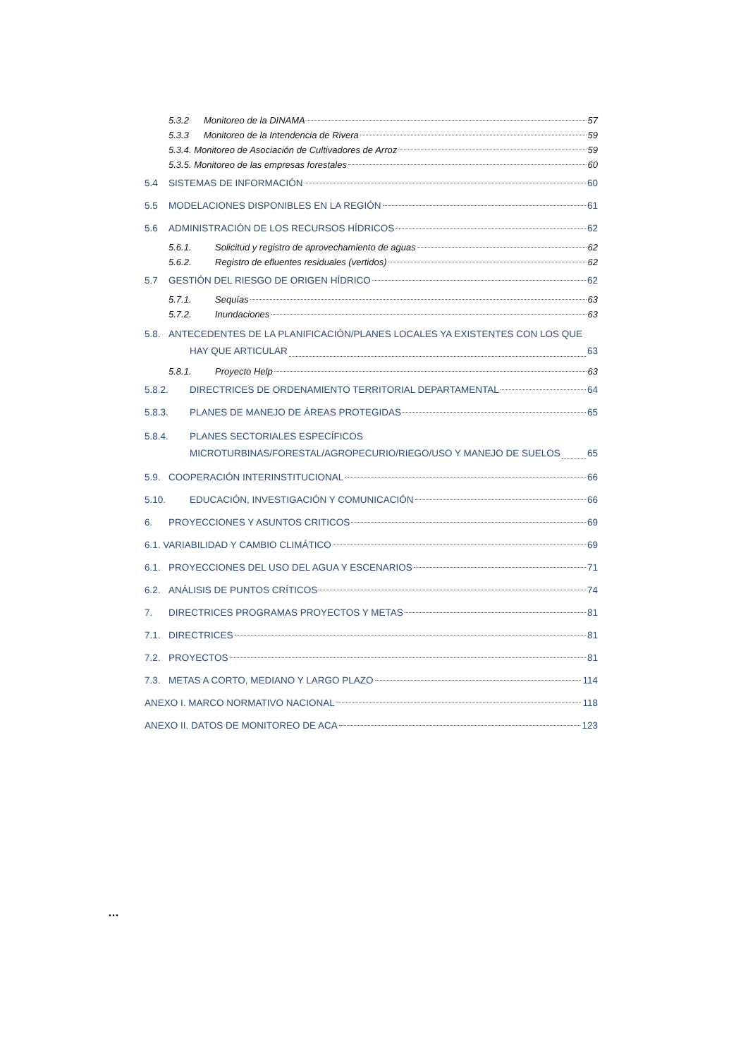5.3.2 Monitoreo de la DINAMA 57
5.3.3 Monitoreo de la Intendencia de Rivera 59
5.3.4. Monitoreo de Asociación de Cultivadores de Arroz 59
5.3.5. Monitoreo de las empresas forestales 60
5.4 SISTEMAS DE INFORMACIÓN 60
5.5 MODELACIONES DISPONIBLES EN LA REGIÓN 61
5.6 ADMINISTRACIÓN DE LOS RECURSOS HÍDRICOS 62
5.6.1. Solicitud y registro de aprovechamiento de aguas 62
5.6.2. Registro de efluentes residuales (vertidos) 62
5.7 GESTIÓN DEL RIESGO DE ORIGEN HÍDRICO 62
5.7.1. Sequías 63
5.7.2. Inundaciones 63
5.8. ANTECEDENTES DE LA PLANIFICACIÓN/PLANES LOCALES YA EXISTENTES CON LOS QUE
HAY QUE ARTICULAR 63
5.8.1. Proyecto Help 63
5.8.2. DIRECTRICES DE ORDENAMIENTO TERRITORIAL DEPARTAMENTAL 64
5.8.3. PLANES DE MANEJO DE ÁREAS PROTEGIDAS 65
5.8.4. PLANES SECTORIALES ESPECÍFICOS
MICROTURBINAS/FORESTAL/AGROPECURIO/RIEGO/USO Y MANEJO DE SUELOS 65
5.9. COOPERACIÓN INTERINSTITUCIONAL 66
5.10. EDUCACIÓN, INVESTIGACIÓN Y COMUNICACIÓN 66
6. PROYECCIONES Y ASUNTOS CRITICOS 69
6.1. VARIABILIDAD Y CAMBIO CLIMÁTICO 69
6.1. PROYECCIONES DEL USO DEL AGUA Y ESCENARIOS 71
6.2. ANÁLISIS DE PUNTOS CRÍTICOS 74
7. DIRECTRICES PROGRAMAS PROYECTOS Y METAS 81
7.1. DIRECTRICES 81
7.2. PROYECTOS 81
7.3. METAS A CORTO, MEDIANO Y LARGO PLAZO 114
ANEXO I. MARCO NORMATIVO NACIONAL 118
ANEXO II. DATOS DE MONITOREO DE ACA 123
…